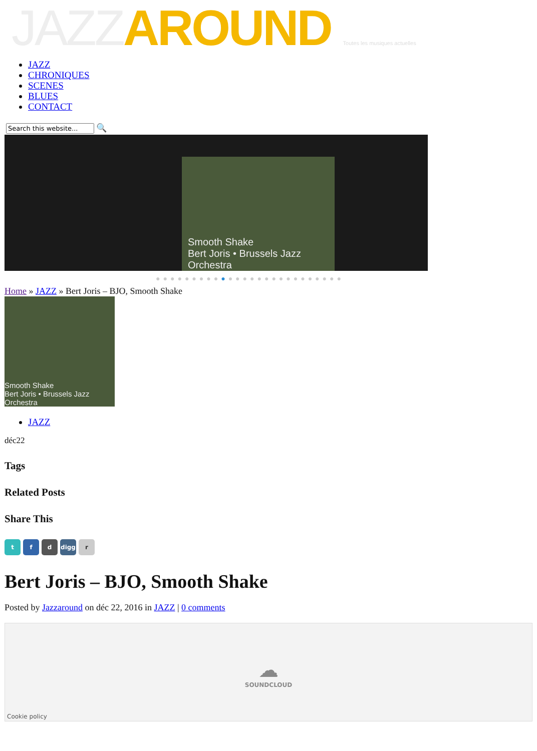JAZZ AROUND Toutes les musiques actuelles
JAZZ
CHRONIQUES
SCENES
BLUES
CONTACT
🔍
Smooth Shake
Bert Joris • Brussels Jazz Orchestra
●●●●●●●●●●●●●●●●●●●●●●●●●●
Home » JAZZ » Bert Joris – BJO, Smooth Shake
Smooth Shake
Bert Joris • Brussels Jazz Orchestra
JAZZ
déc22
Tags
Related Posts
Share This
t f d digg r
Bert Joris – BJO, Smooth Shake
Posted by Jazzaround on déc 22, 2016 in JAZZ | 0 comments
☁
SOUNDCLOUD
Cookie policy